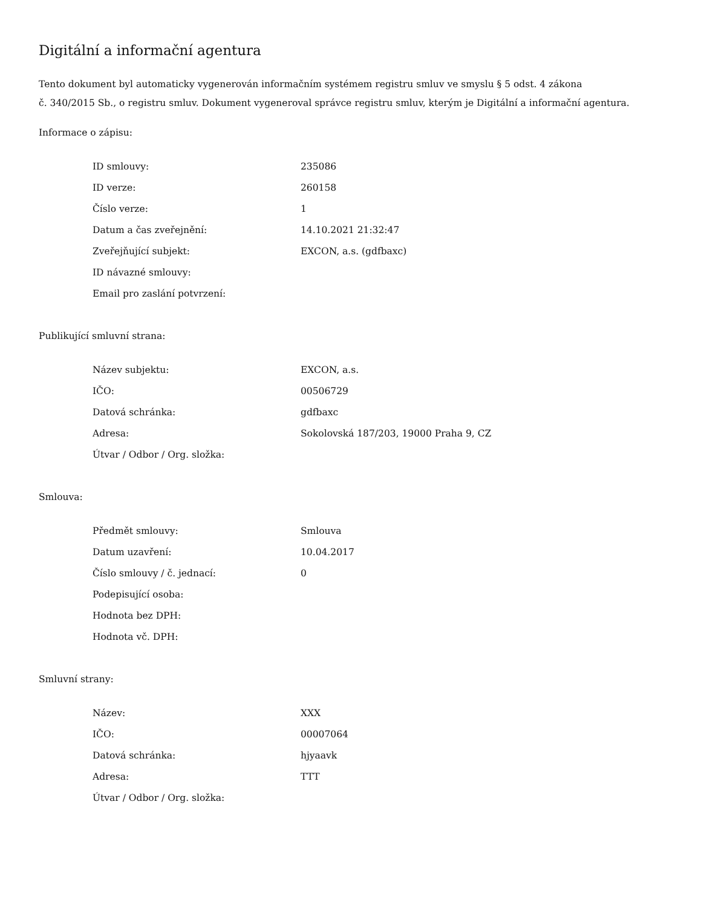Digitální a informační agentura
Tento dokument byl automaticky vygenerován informačním systémem registru smluv ve smyslu § 5 odst. 4 zákona
č. 340/2015 Sb., o registru smluv. Dokument vygeneroval správce registru smluv, kterým je Digitální a informační agentura.
Informace o zápisu:
| ID smlouvy: | 235086 |
| ID verze: | 260158 |
| Číslo verze: | 1 |
| Datum a čas zveřejnění: | 14.10.2021 21:32:47 |
| Zveřejňující subjekt: | EXCON, a.s. (gdfbaxc) |
| ID návazné smlouvy: | |
| Email pro zaslání potvrzení: | |
Publikující smluvní strana:
| Název subjektu: | EXCON, a.s. |
| IČO: | 00506729 |
| Datová schránka: | gdfbaxc |
| Adresa: | Sokolovská 187/203, 19000 Praha 9, CZ |
| Útvar / Odbor / Org. složka: | |
Smlouva:
| Předmět smlouvy: | Smlouva |
| Datum uzavření: | 10.04.2017 |
| Číslo smlouvy / č. jednací: | 0 |
| Podepisující osoba: | |
| Hodnota bez DPH: | |
| Hodnota vč. DPH: | |
Smluvní strany:
| Název: | XXX |
| IČO: | 00007064 |
| Datová schránka: | hjyaavk |
| Adresa: | TTT |
| Útvar / Odbor / Org. složka: | |